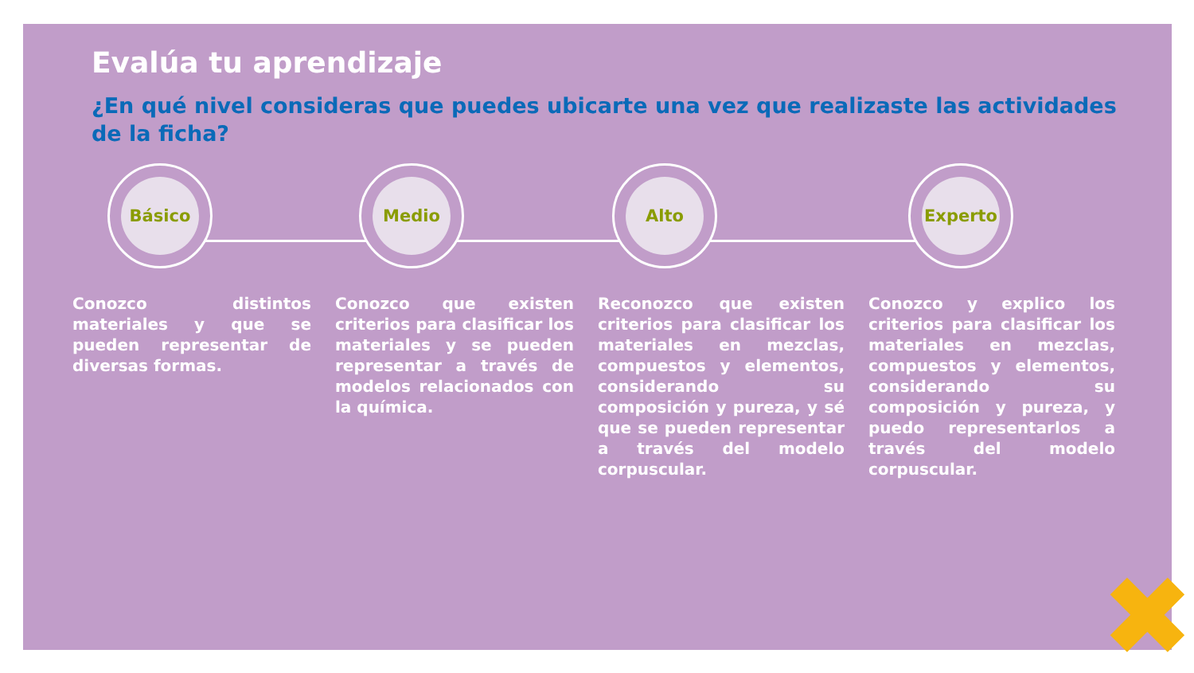Evalúa tu aprendizaje
¿En qué nivel consideras que puedes ubicarte una vez que realizaste las actividades de la ficha?
Básico Medio Alto Experto
Conozco distintos materiales y que se pueden representar de diversas formas.
Conozco que existen criterios para clasificar los materiales y se pueden representar a través de modelos relacionados con la química.
Reconozco que existen criterios para clasificar los materiales en mezclas, compuestos y elementos, considerando su composición y pureza, y sé que se pueden representar a través del modelo corpuscular.
Conozco y explico los criterios para clasificar los materiales en mezclas, compuestos y elementos, considerando su composición y pureza, y puedo representarlos a través del modelo corpuscular.
✖